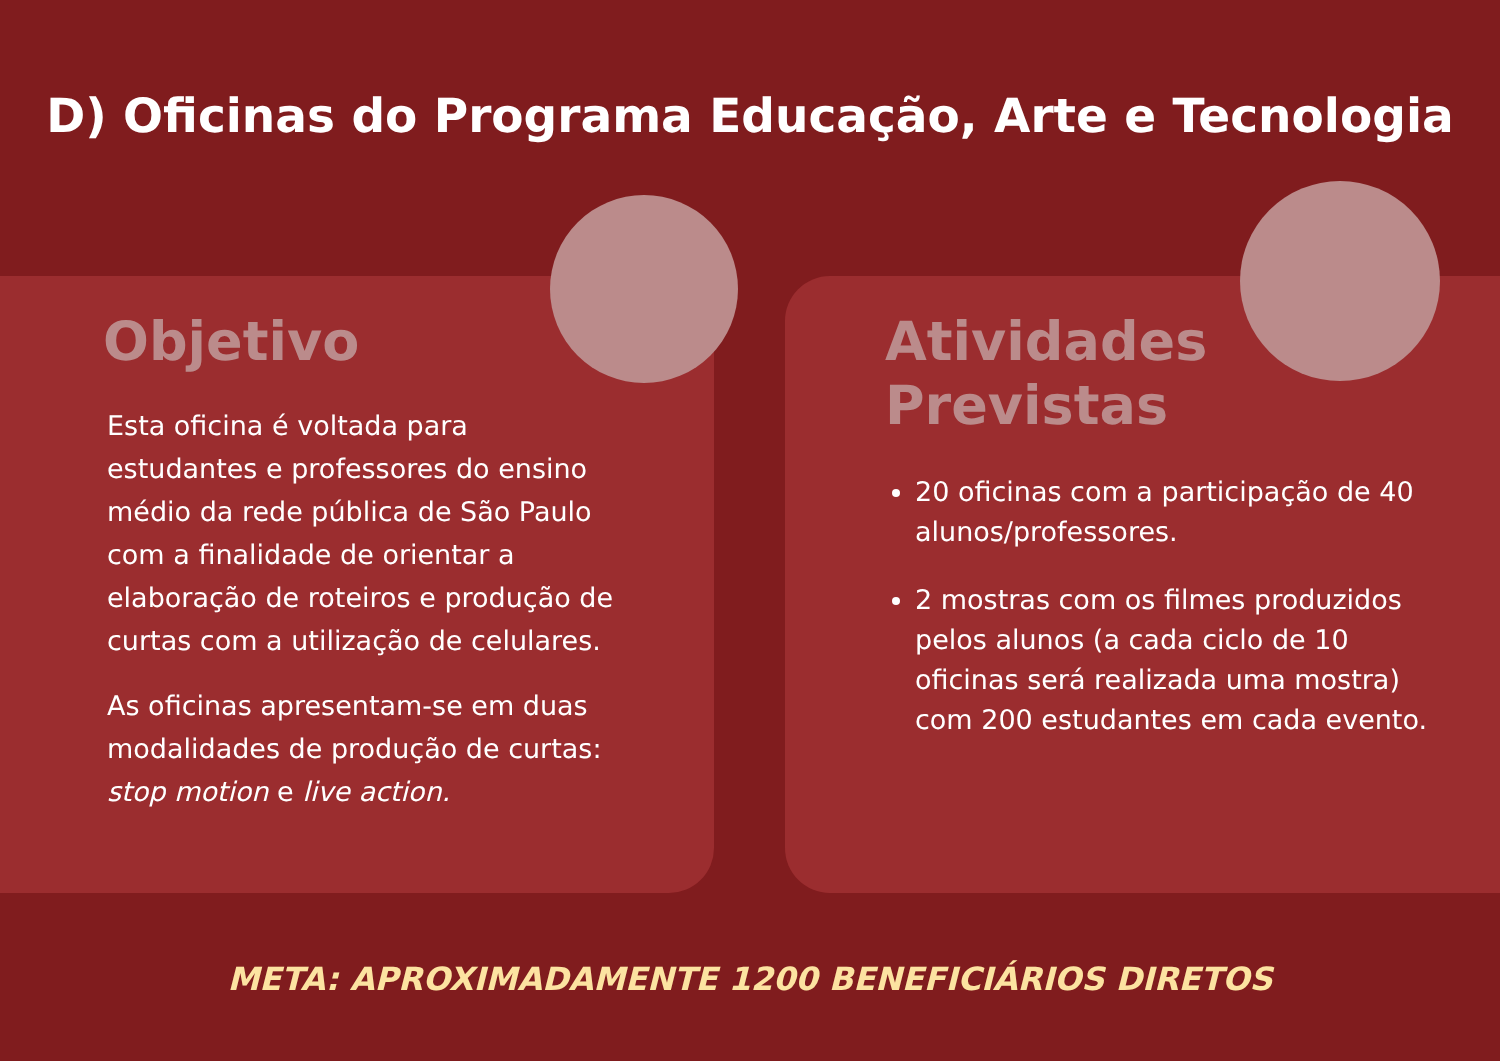D) Oficinas do Programa Educação, Arte e Tecnologia
Objetivo
Esta oficina é voltada para estudantes e professores do ensino médio da rede pública de São Paulo com a finalidade de orientar a elaboração de roteiros e produção de curtas com a utilização de celulares.
As oficinas apresentam-se em duas modalidades de produção de curtas: stop motion e live action.
Atividades
Previstas
20 oficinas com a participação de 40 alunos/professores.
2 mostras com os filmes produzidos pelos alunos (a cada ciclo de 10 oficinas será realizada uma mostra) com 200 estudantes em cada evento.
META: APROXIMADAMENTE 1200 BENEFICIÁRIOS DIRETOS